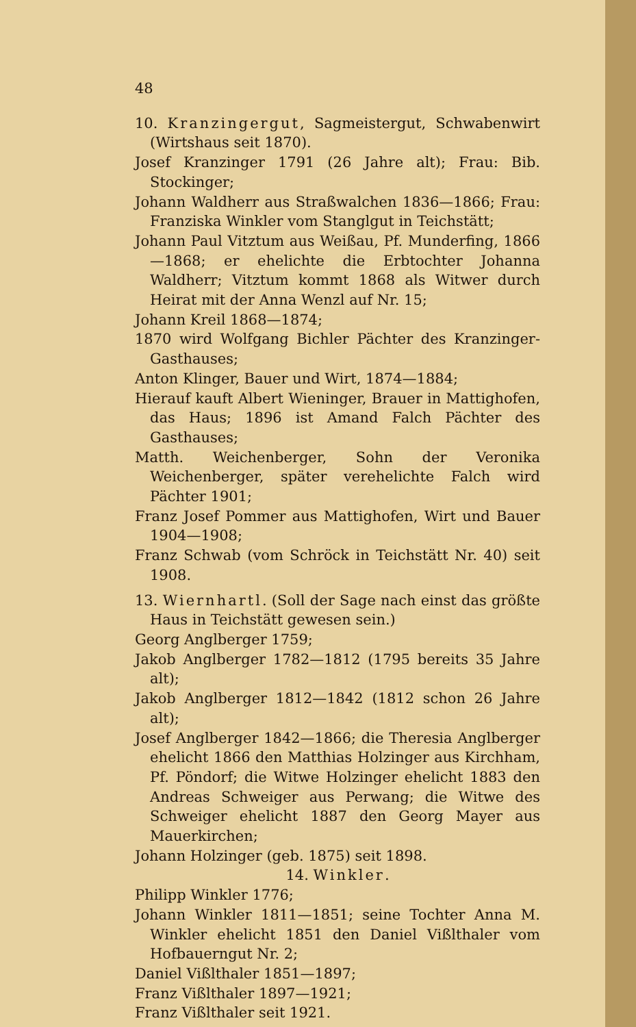48
10. Kranzingergut, Sagmeistergut, Schwabenwirt (Wirtshaus seit 1870).
Josef Kranzinger 1791 (26 Jahre alt); Frau: Bib. Stockinger;
Johann Waldherr aus Straßwalchen 1836—1866; Frau: Franziska Winkler vom Stanglgut in Teichstätt;
Johann Paul Vitztum aus Weißau, Pf. Munderfing, 1866—1868; er ehelichte die Erbtochter Johanna Waldherr; Vitztum kommt 1868 als Witwer durch Heirat mit der Anna Wenzl auf Nr. 15;
Johann Kreil 1868—1874;
1870 wird Wolfgang Bichler Pächter des Kranzinger-Gasthauses;
Anton Klinger, Bauer und Wirt, 1874—1884;
Hierauf kauft Albert Wieninger, Brauer in Mattighofen, das Haus; 1896 ist Amand Falch Pächter des Gasthauses;
Matth. Weichenberger, Sohn der Veronika Weichenberger, später verehelichte Falch wird Pächter 1901;
Franz Josef Pommer aus Mattighofen, Wirt und Bauer 1904—1908;
Franz Schwab (vom Schröck in Teichstätt Nr. 40) seit 1908.
13. Wiernhartl. (Soll der Sage nach einst das größte Haus in Teichstätt gewesen sein.)
Georg Anglberger 1759;
Jakob Anglberger 1782—1812 (1795 bereits 35 Jahre alt);
Jakob Anglberger 1812—1842 (1812 schon 26 Jahre alt);
Josef Anglberger 1842—1866; die Theresia Anglberger ehelicht 1866 den Matthias Holzinger aus Kirchham, Pf. Pöndorf; die Witwe Holzinger ehelicht 1883 den Andreas Schweiger aus Perwang; die Witwe des Schweiger ehelicht 1887 den Georg Mayer aus Mauerkirchen;
Johann Holzinger (geb. 1875) seit 1898.
14. Winkler.
Philipp Winkler 1776;
Johann Winkler 1811—1851; seine Tochter Anna M. Winkler ehelicht 1851 den Daniel Vißlthaler vom Hofbauerngut Nr. 2;
Daniel Vißlthaler 1851—1897;
Franz Vißlthaler 1897—1921;
Franz Vißlthaler seit 1921.